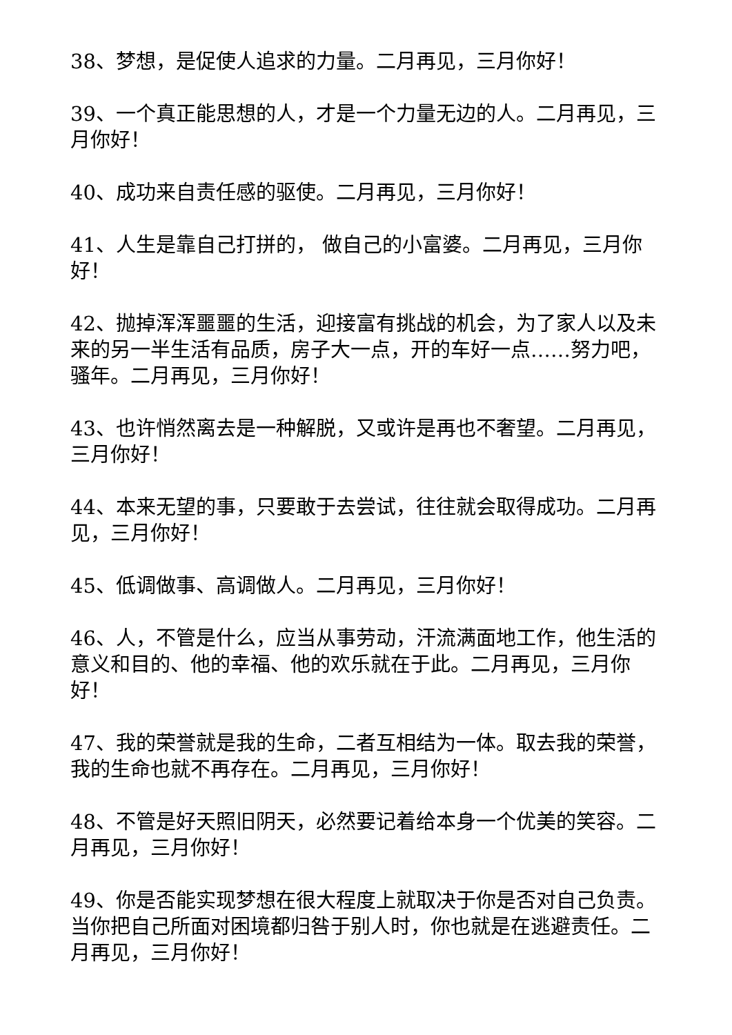38、梦想，是促使人追求的力量。二月再见，三月你好！
39、一个真正能思想的人，才是一个力量无边的人。二月再见，三月你好！
40、成功来自责任感的驱使。二月再见，三月你好！
41、人生是靠自己打拼的， 做自己的小富婆。二月再见，三月你好！
42、抛掉浑浑噩噩的生活，迎接富有挑战的机会，为了家人以及未来的另一半生活有品质，房子大一点，开的车好一点……努力吧，骚年。二月再见，三月你好！
43、也许悄然离去是一种解脱，又或许是再也不奢望。二月再见，三月你好！
44、本来无望的事，只要敢于去尝试，往往就会取得成功。二月再见，三月你好！
45、低调做事、高调做人。二月再见，三月你好！
46、人，不管是什么，应当从事劳动，汗流满面地工作，他生活的意义和目的、他的幸福、他的欢乐就在于此。二月再见，三月你好！
47、我的荣誉就是我的生命，二者互相结为一体。取去我的荣誉，我的生命也就不再存在。二月再见，三月你好！
48、不管是好天照旧阴天，必然要记着给本身一个优美的笑容。二月再见，三月你好！
49、你是否能实现梦想在很大程度上就取决于你是否对自己负责。当你把自己所面对困境都归咎于别人时，你也就是在逃避责任。二月再见，三月你好！